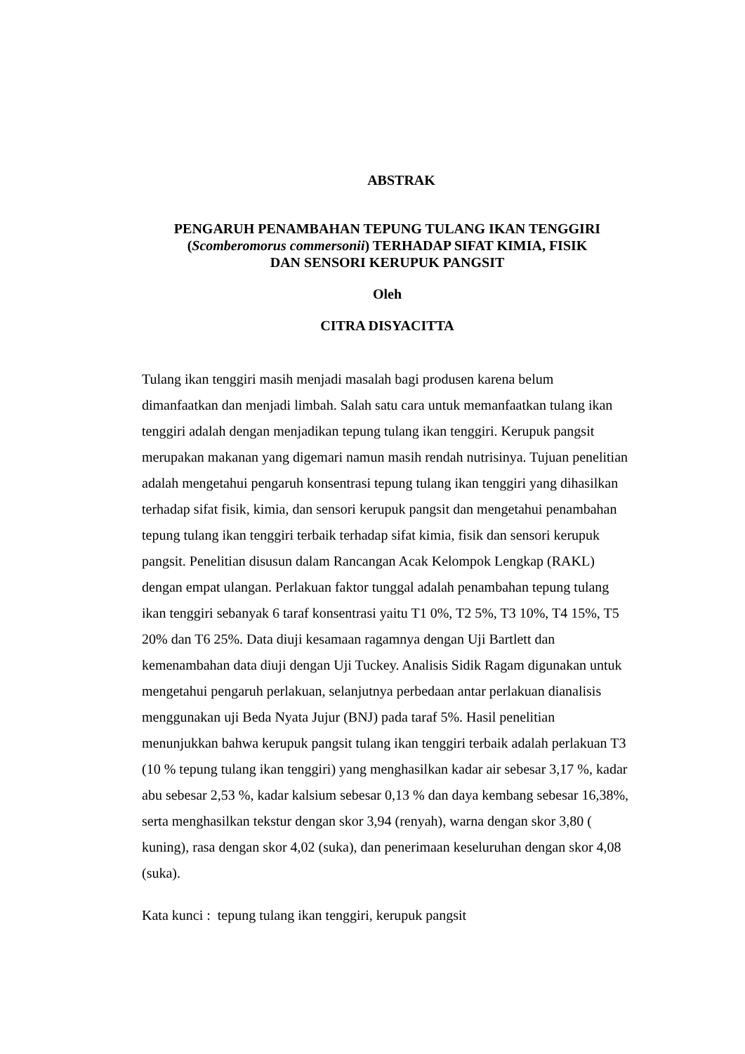ABSTRAK
PENGARUH PENAMBAHAN TEPUNG TULANG IKAN TENGGIRI
(Scomberomorus commersonii) TERHADAP SIFAT KIMIA, FISIK
DAN SENSORI KERUPUK PANGSIT
Oleh
CITRA DISYACITTA
Tulang ikan tenggiri masih menjadi masalah bagi produsen karena belum dimanfaatkan dan menjadi limbah. Salah satu cara untuk memanfaatkan tulang ikan tenggiri adalah dengan menjadikan tepung tulang ikan tenggiri. Kerupuk pangsit merupakan makanan yang digemari namun masih rendah nutrisinya. Tujuan penelitian adalah mengetahui pengaruh konsentrasi tepung tulang ikan tenggiri yang dihasilkan terhadap sifat fisik, kimia, dan sensori kerupuk pangsit dan mengetahui penambahan tepung tulang ikan tenggiri terbaik terhadap sifat kimia, fisik dan sensori kerupuk pangsit. Penelitian disusun dalam Rancangan Acak Kelompok Lengkap (RAKL) dengan empat ulangan. Perlakuan faktor tunggal adalah penambahan tepung tulang ikan tenggiri sebanyak 6 taraf konsentrasi yaitu T1 0%, T2 5%, T3 10%, T4 15%, T5 20% dan T6 25%. Data diuji kesamaan ragamnya dengan Uji Bartlett dan kemenambahan data diuji dengan Uji Tuckey. Analisis Sidik Ragam digunakan untuk mengetahui pengaruh perlakuan, selanjutnya perbedaan antar perlakuan dianalisis menggunakan uji Beda Nyata Jujur (BNJ) pada taraf 5%. Hasil penelitian menunjukkan bahwa kerupuk pangsit tulang ikan tenggiri terbaik adalah perlakuan T3 (10 % tepung tulang ikan tenggiri) yang menghasilkan kadar air sebesar 3,17 %, kadar abu sebesar 2,53 %, kadar kalsium sebesar 0,13 % dan daya kembang sebesar 16,38%, serta menghasilkan tekstur dengan skor 3,94 (renyah), warna dengan skor 3,80 ( kuning), rasa dengan skor 4,02 (suka), dan penerimaan keseluruhan dengan skor 4,08 (suka).
Kata kunci : tepung tulang ikan tenggiri, kerupuk pangsit